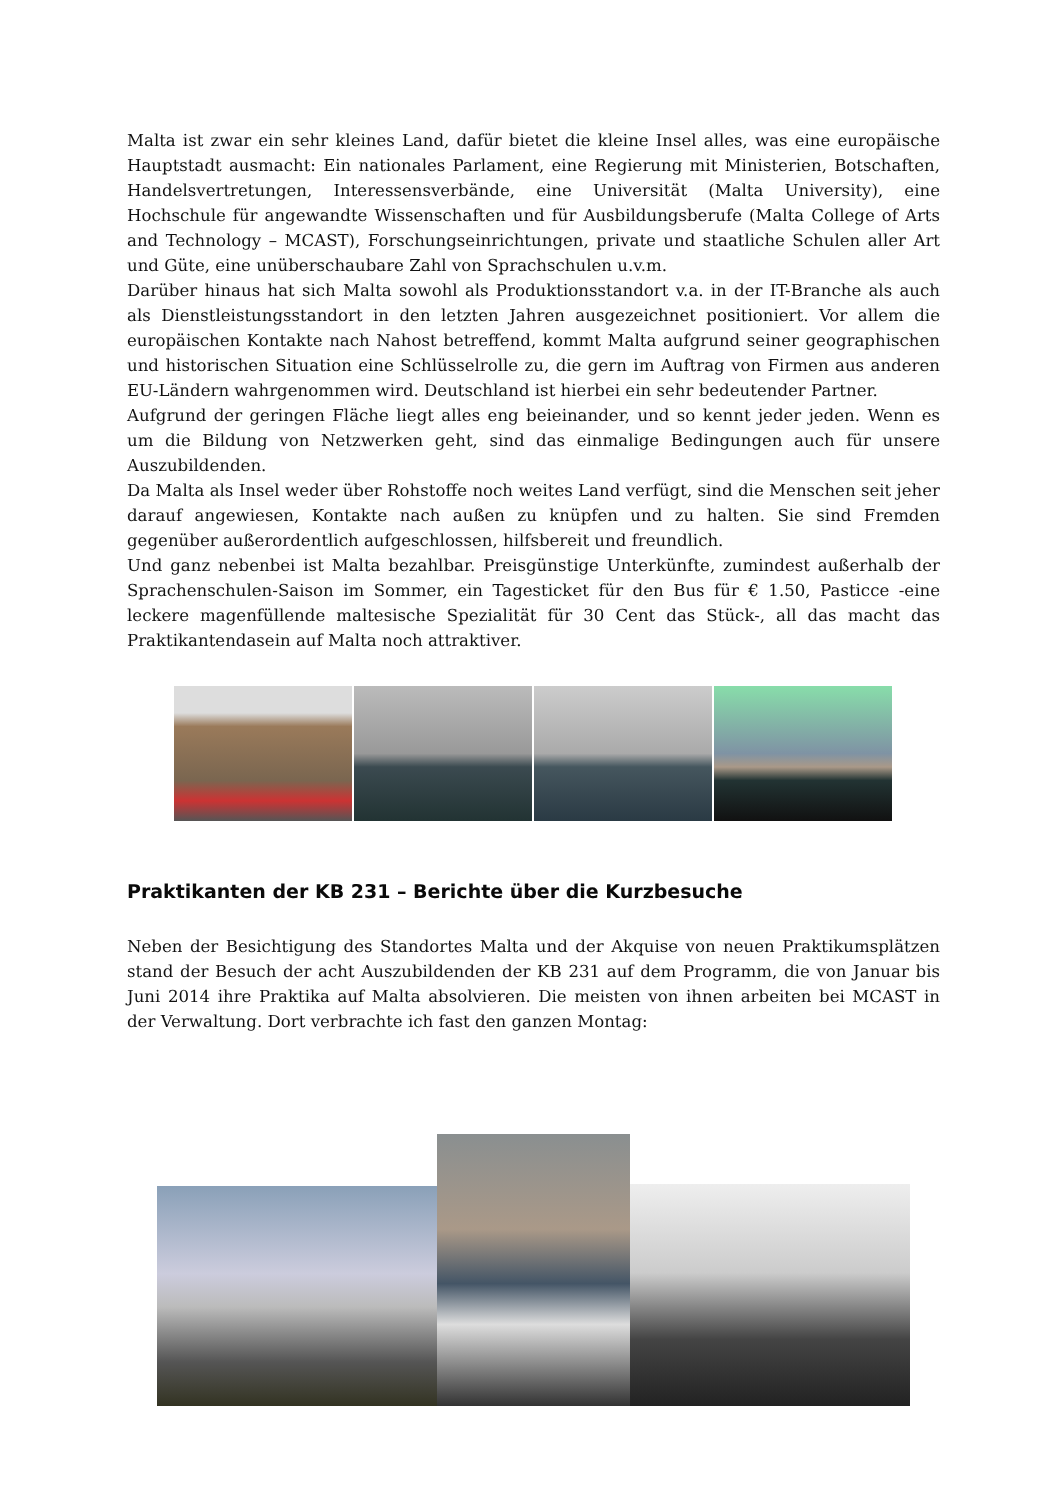Malta ist zwar ein sehr kleines Land, dafür bietet die kleine Insel alles, was eine europäische Hauptstadt ausmacht: Ein nationales Parlament, eine Regierung mit Ministerien, Botschaften, Handelsvertretungen, Interessensverbände, eine Universität (Malta University), eine Hochschule für angewandte Wissenschaften und für Ausbildungsberufe (Malta College of Arts and Technology – MCAST), Forschungseinrichtungen, private und staatliche Schulen aller Art und Güte, eine unüberschaubare Zahl von Sprachschulen u.v.m.
Darüber hinaus hat sich Malta sowohl als Produktionsstandort v.a. in der IT-Branche als auch als Dienstleistungsstandort in den letzten Jahren ausgezeichnet positioniert. Vor allem die europäischen Kontakte nach Nahost betreffend, kommt Malta aufgrund seiner geographischen und historischen Situation eine Schlüsselrolle zu, die gern im Auftrag von Firmen aus anderen EU-Ländern wahrgenommen wird. Deutschland ist hierbei ein sehr bedeutender Partner.
Aufgrund der geringen Fläche liegt alles eng beieinander, und so kennt jeder jeden. Wenn es um die Bildung von Netzwerken geht, sind das einmalige Bedingungen auch für unsere Auszubildenden.
Da Malta als Insel weder über Rohstoffe noch weites Land verfügt, sind die Menschen seit jeher darauf angewiesen, Kontakte nach außen zu knüpfen und zu halten. Sie sind Fremden gegenüber außerordentlich aufgeschlossen, hilfsbereit und freundlich.
Und ganz nebenbei ist Malta bezahlbar. Preisgünstige Unterkünfte, zumindest außerhalb der Sprachenschulen-Saison im Sommer, ein Tagesticket für den Bus für € 1.50, Pasticce -eine leckere magenfüllende maltesische Spezialität für 30 Cent das Stück-, all das macht das Praktikantendasein auf Malta noch attraktiver.
Praktikanten der KB 231 – Berichte über die Kurzbesuche
Neben der Besichtigung des Standortes Malta und der Akquise von neuen Praktikumsplätzen stand der Besuch der acht Auszubildenden der KB 231 auf dem Programm, die von Januar bis Juni 2014 ihre Praktika auf Malta absolvieren. Die meisten von ihnen arbeiten bei MCAST in der Verwaltung. Dort verbrachte ich fast den ganzen Montag: